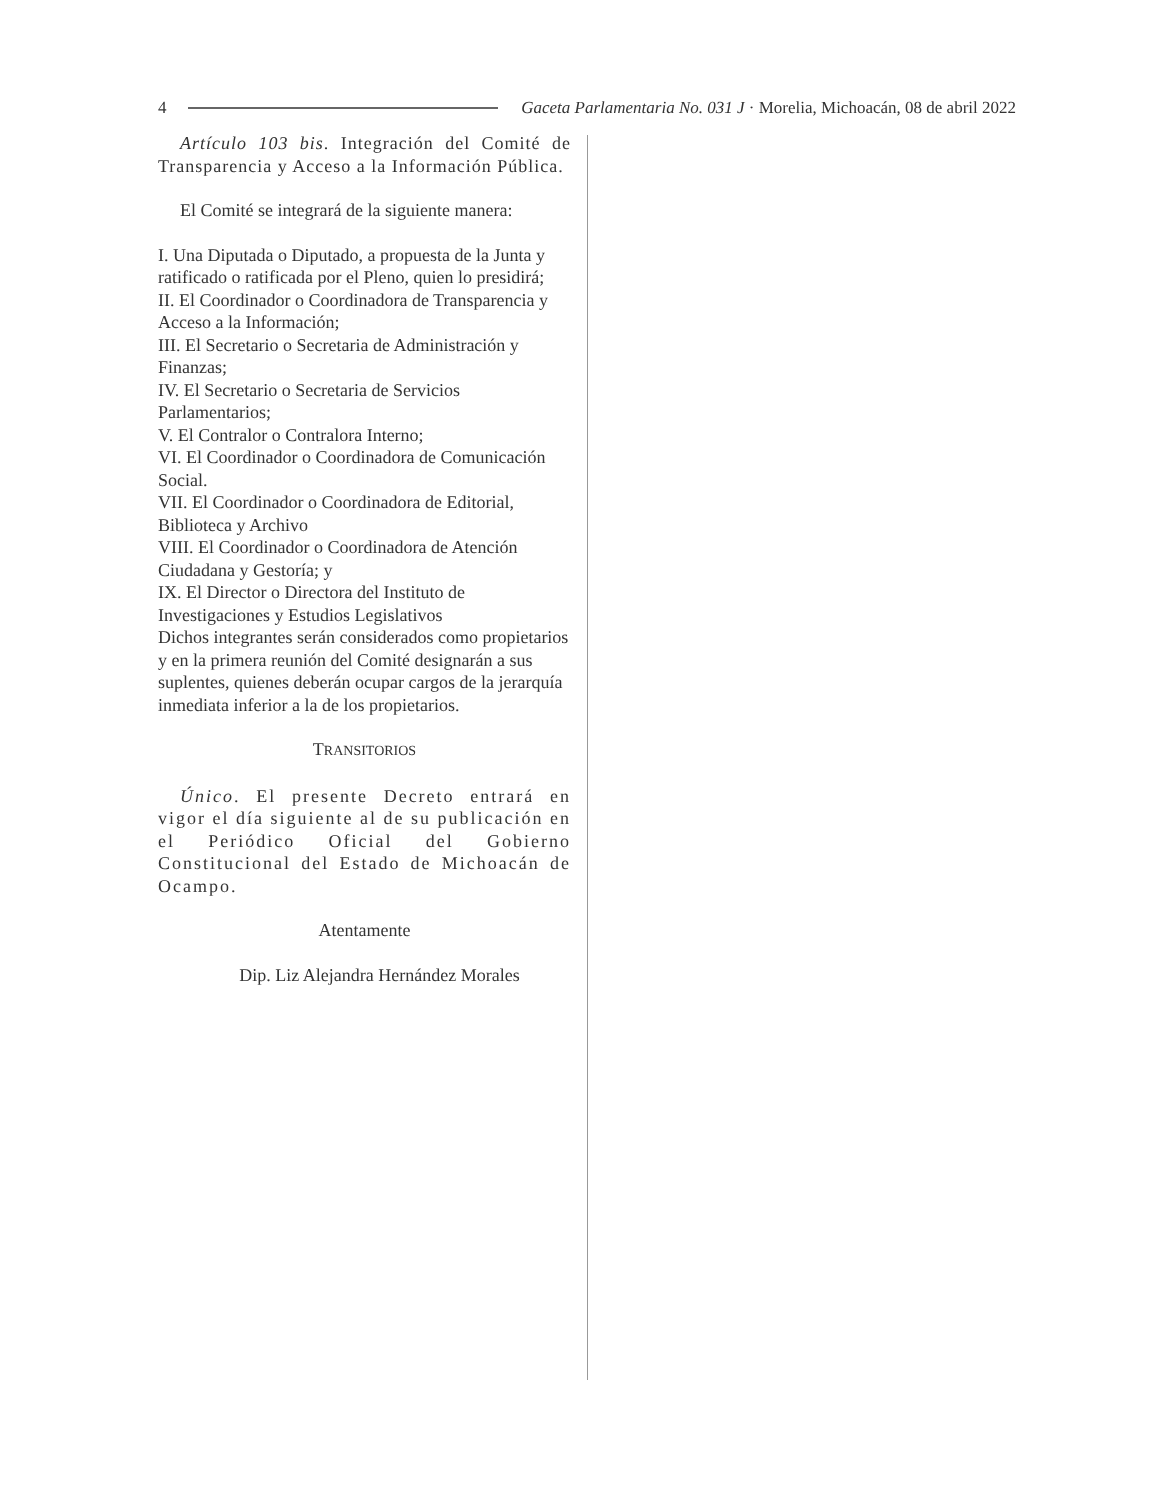4 Gaceta Parlamentaria No. 031 J · Morelia, Michoacán, 08 de abril 2022
Artículo 103 bis. Integración del Comité de Transparencia y Acceso a la Información Pública.
El Comité se integrará de la siguiente manera:
I. Una Diputada o Diputado, a propuesta de la Junta y ratificado o ratificada por el Pleno, quien lo presidirá;
II. El Coordinador o Coordinadora de Transparencia y Acceso a la Información;
III. El Secretario o Secretaria de Administración y Finanzas;
IV. El Secretario o Secretaria de Servicios Parlamentarios;
V. El Contralor o Contralora Interno;
VI. El Coordinador o Coordinadora de Comunicación Social.
VII. El Coordinador o Coordinadora de Editorial, Biblioteca y Archivo
VIII. El Coordinador o Coordinadora de Atención Ciudadana y Gestoría; y
IX. El Director o Directora del Instituto de Investigaciones y Estudios Legislativos
Dichos integrantes serán considerados como propietarios y en la primera reunión del Comité designarán a sus suplentes, quienes deberán ocupar cargos de la jerarquía inmediata inferior a la de los propietarios.
TRANSITORIOS
Único. El presente Decreto entrará en vigor el día siguiente al de su publicación en el Periódico Oficial del Gobierno Constitucional del Estado de Michoacán de Ocampo.
Atentamente
Dip. Liz Alejandra Hernández Morales